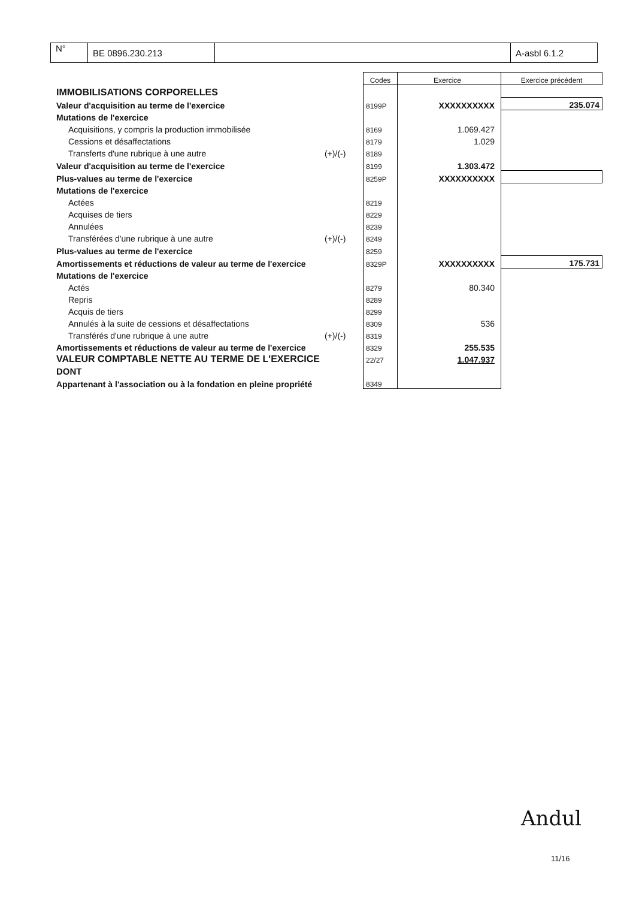| N° | BE 0896.230.213 | | A-asbl 6.1.2 |
| | | Codes | Exercice | Exercice précédent |
| IMMOBILISATIONS CORPORELLES | | | | |
| Valeur d'acquisition au terme de l'exercice | | 8199P | XXXXXXXXXX | 235.074 |
| Mutations de l'exercice | | | | |
| Acquisitions, y compris la production immobilisée | | 8169 | 1.069.427 | |
| Cessions et désaffectations | | 8179 | 1.029 | |
| Transferts d'une rubrique à une autre | (+)/(-) | 8189 | | |
| Valeur d'acquisition au terme de l'exercice | | 8199 | 1.303.472 | |
| Plus-values au terme de l'exercice | | 8259P | XXXXXXXXXX | |
| Mutations de l'exercice | | | | |
| Actées | | 8219 | | |
| Acquises de tiers | | 8229 | | |
| Annulées | | 8239 | | |
| Transférées d'une rubrique à une autre | (+)/(-) | 8249 | | |
| Plus-values au terme de l'exercice | | 8259 | | |
| Amortissements et réductions de valeur au terme de l'exercice | | 8329P | XXXXXXXXXX | 175.731 |
| Mutations de l'exercice | | | | |
| Actés | | 8279 | 80.340 | |
| Repris | | 8289 | | |
| Acquis de tiers | | 8299 | | |
| Annulés à la suite de cessions et désaffectations | | 8309 | 536 | |
| Transférés d'une rubrique à une autre | (+)/(-) | 8319 | | |
| Amortissements et réductions de valeur au terme de l'exercice | | 8329 | 255.535 | |
| VALEUR COMPTABLE NETTE AU TERME DE L'EXERCICE | | 22/27 | 1.047.937 | |
| DONT | | | | |
| Appartenant à l'association ou à la fondation en pleine propriété | | 8349 | | |
Andul
11/16